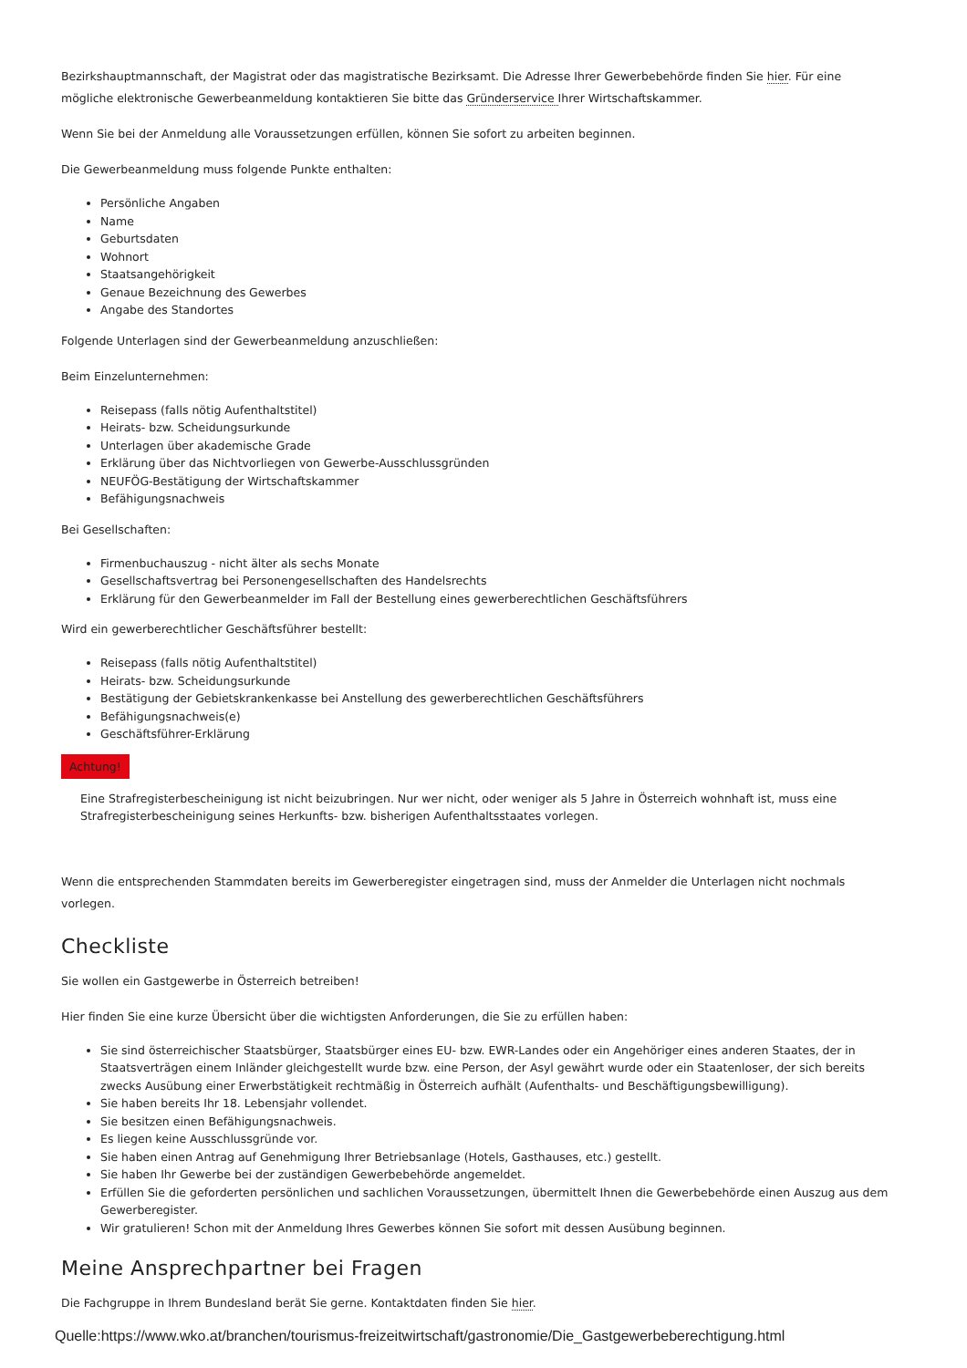Bezirkshauptmannschaft, der Magistrat oder das magistratische Bezirksamt. Die Adresse Ihrer Gewerbebehörde finden Sie hier. Für eine mögliche elektronische Gewerbeanmeldung kontaktieren Sie bitte das Gründerservice Ihrer Wirtschaftskammer.
Wenn Sie bei der Anmeldung alle Voraussetzungen erfüllen, können Sie sofort zu arbeiten beginnen.
Die Gewerbeanmeldung muss folgende Punkte enthalten:
Persönliche Angaben
Name
Geburtsdaten
Wohnort
Staatsangehörigkeit
Genaue Bezeichnung des Gewerbes
Angabe des Standortes
Folgende Unterlagen sind der Gewerbeanmeldung anzuschließen:
Beim Einzelunternehmen:
Reisepass (falls nötig Aufenthaltstitel)
Heirats- bzw. Scheidungsurkunde
Unterlagen über akademische Grade
Erklärung über das Nichtvorliegen von Gewerbe-Ausschlussgründen
NEUFÖG-Bestätigung der Wirtschaftskammer
Befähigungsnachweis
Bei Gesellschaften:
Firmenbuchauszug - nicht älter als sechs Monate
Gesellschaftsvertrag bei Personengesellschaften des Handelsrechts
Erklärung für den Gewerbeanmelder im Fall der Bestellung eines gewerberechtlichen Geschäftsführers
Wird ein gewerberechtlicher Geschäftsführer bestellt:
Reisepass (falls nötig Aufenthaltstitel)
Heirats- bzw. Scheidungsurkunde
Bestätigung der Gebietskrankenkasse bei Anstellung des gewerberechtlichen Geschäftsführers
Befähigungsnachweis(e)
Geschäftsführer-Erklärung
Achtung!
Eine Strafregisterbescheinigung ist nicht beizubringen. Nur wer nicht, oder weniger als 5 Jahre in Österreich wohnhaft ist, muss eine Strafregisterbescheinigung seines Herkunfts- bzw. bisherigen Aufenthaltsstaates vorlegen.
Wenn die entsprechenden Stammdaten bereits im Gewerberegister eingetragen sind, muss der Anmelder die Unterlagen nicht nochmals vorlegen.
Checkliste
Sie wollen ein Gastgewerbe in Österreich betreiben!
Hier finden Sie eine kurze Übersicht über die wichtigsten Anforderungen, die Sie zu erfüllen haben:
Sie sind österreichischer Staatsbürger, Staatsbürger eines EU- bzw. EWR-Landes oder ein Angehöriger eines anderen Staates, der in Staatsverträgen einem Inländer gleichgestellt wurde bzw. eine Person, der Asyl gewährt wurde oder ein Staatenloser, der sich bereits zwecks Ausübung einer Erwerbstätigkeit rechtmäßig in Österreich aufhält (Aufenthalts- und Beschäftigungsbewilligung).
Sie haben bereits Ihr 18. Lebensjahr vollendet.
Sie besitzen einen Befähigungsnachweis.
Es liegen keine Ausschlussgründe vor.
Sie haben einen Antrag auf Genehmigung Ihrer Betriebsanlage (Hotels, Gasthauses, etc.) gestellt.
Sie haben Ihr Gewerbe bei der zuständigen Gewerbebehörde angemeldet.
Erfüllen Sie die geforderten persönlichen und sachlichen Voraussetzungen, übermittelt Ihnen die Gewerbebehörde einen Auszug aus dem Gewerberegister.
Wir gratulieren! Schon mit der Anmeldung Ihres Gewerbes können Sie sofort mit dessen Ausübung beginnen.
Meine Ansprechpartner bei Fragen
Die Fachgruppe in Ihrem Bundesland berät Sie gerne. Kontaktdaten finden Sie hier.
Quelle:https://www.wko.at/branchen/tourismus-freizeitwirtschaft/gastronomie/Die_Gastgewerbeberechtigung.html